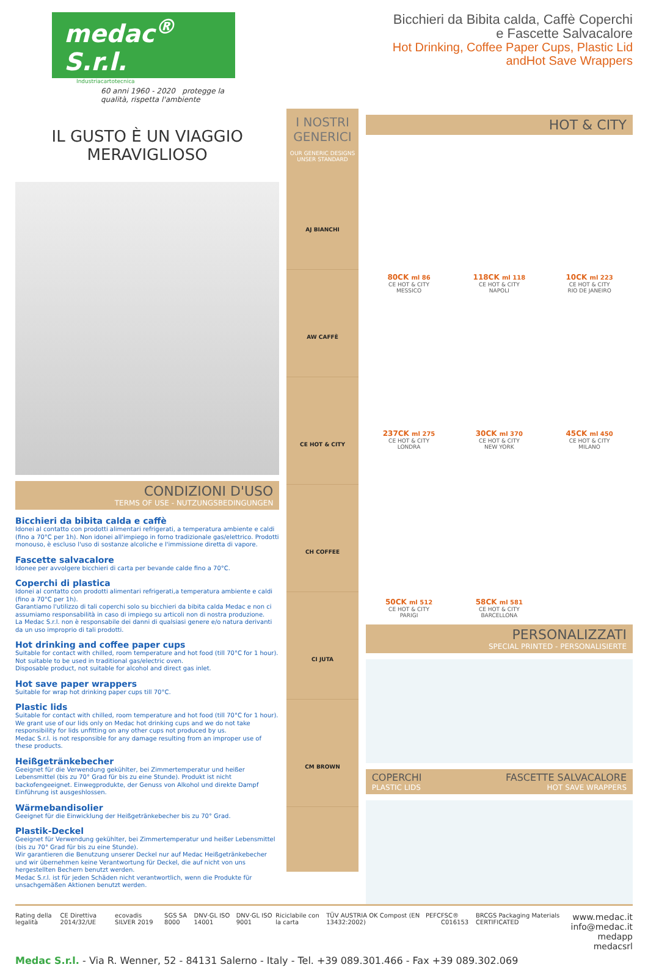medac<sup>®</sup> S.r.l.
Industriacartotecnica
60 anni 1960 - 2020 protegge la qualità, rispetta l'ambiente
Bicchieri da Bibita calda, Caffè Coperchi
e Fascette Salvacalore
Hot Drinking, Coffee Paper Cups, Plastic Lid
andHot Save Wrappers
IL GUSTO È UN VIAGGIO
MERAVIGLIOSO
CONDIZIONI D'USO
TERMS OF USE - NUTZUNGSBEDINGUNGEN
Bicchieri da bibita calda e caffè
Idonei al contatto con prodotti alimentari refrigerati, a temperatura ambiente e caldi (fino a 70°C per 1h). Non idonei all'impiego in forno tradizionale gas/elettrico. Prodotti monouso, è escluso l'uso di sostanze alcoliche e l'immissione diretta di vapore.
Fascette salvacalore
Idonee per avvolgere bicchieri di carta per bevande calde fino a 70°C.
Coperchi di plastica
Idonei al contatto con prodotti alimentari refrigerati,a temperatura ambiente e caldi (fino a 70°C per 1h).
Garantiamo l'utilizzo di tali coperchi solo su bicchieri da bibita calda Medac e non ci assumiamo responsabilità in caso di impiego su articoli non di nostra produzione.
La Medac S.r.l. non è responsabile dei danni di qualsiasi genere e/o natura derivanti da un uso improprio di tali prodotti.
Hot drinking and coffee paper cups
Suitable for contact with chilled, room temperature and hot food (till 70°C for 1 hour).
Not suitable to be used in traditional gas/electric oven.
Disposable product, not suitable for alcohol and direct gas inlet.
Hot save paper wrappers
Suitable for wrap hot drinking paper cups till 70°C.
Plastic lids
Suitable for contact with chilled, room temperature and hot food (till 70°C for 1 hour).
We grant use of our lids only on Medac hot drinking cups and we do not take responsibility for lids unfitting on any other cups not produced by us.
Medac S.r.l. is not responsible for any damage resulting from an improper use of these products.
Heißgetränkebecher
Geeignet für die Verwendung gekühlter, bei Zimmertemperatur und heißer Lebensmittel (bis zu 70° Grad für bis zu eine Stunde). Produkt ist nicht backofengeeignet. Einwegprodukte, der Genuss von Alkohol und direkte Dampf Einführung ist ausgeshlossen.
Wärmebandisolier
Geeignet für die Einwicklung der Heißgetränkebecher bis zu 70° Grad.
Plastik-Deckel
Geeignet für Verwendung gekühlter, bei Zimmertemperatur und heißer Lebensmittel (bis zu 70° Grad für bis zu eine Stunde).
Wir garantieren die Benutzung unserer Deckel nur auf Medac Heißgetränkebecher und wir übernehmen keine Verantwortung für Deckel, die auf nicht von uns hergestellten Bechern benutzt werden.
Medac S.r.l. ist für jeden Schäden nicht verantwortlich, wenn die Produkte für unsachgemäßen Aktionen benutzt werden.
I NOSTRI GENERICI
OUR GENERIC DESIGNS
UNSER STANDARD
AJ BIANCHI
AW CAFFÈ
CE HOT & CITY
CH COFFEE
CI JUTA
CM BROWN
HOT & CITY
80CK ml 86
CE HOT & CITY
MESSICO
118CK ml 118
CE HOT & CITY
NAPOLI
10CK ml 223
CE HOT & CITY
RIO DE JANEIRO
237CK ml 275
CE HOT & CITY
LONDRA
30CK ml 370
CE HOT & CITY
NEW YORK
45CK ml 450
CE HOT & CITY
MILANO
50CK ml 512
CE HOT & CITY
PARIGI
58CK ml 581
CE HOT & CITY
BARCELLONA
PERSONALIZZATI
SPECIAL PRINTED - PERSONALISIERTE
COPERCHI
PLASTIC LIDS FASCETTE SALVACALORE
HOT SAVE WRAPPERS
Rating della legalità CE Direttiva 2014/32/UE ecovadis SILVER 2019 SGS SA 8000 DNV·GL ISO 14001 DNV·GL ISO 9001 Riciclabile con la carta TÜV AUSTRIA OK Compost (EN 13432:2002) PEFC FSC® C016153 BRCGS Packaging Materials CERTIFICATED www.medac.it
info@medac.it
medapp
medacsrl
Medac S.r.l. - Via R. Wenner, 52 - 84131 Salerno - Italy - Tel. +39 089.301.466 - Fax +39 089.302.069